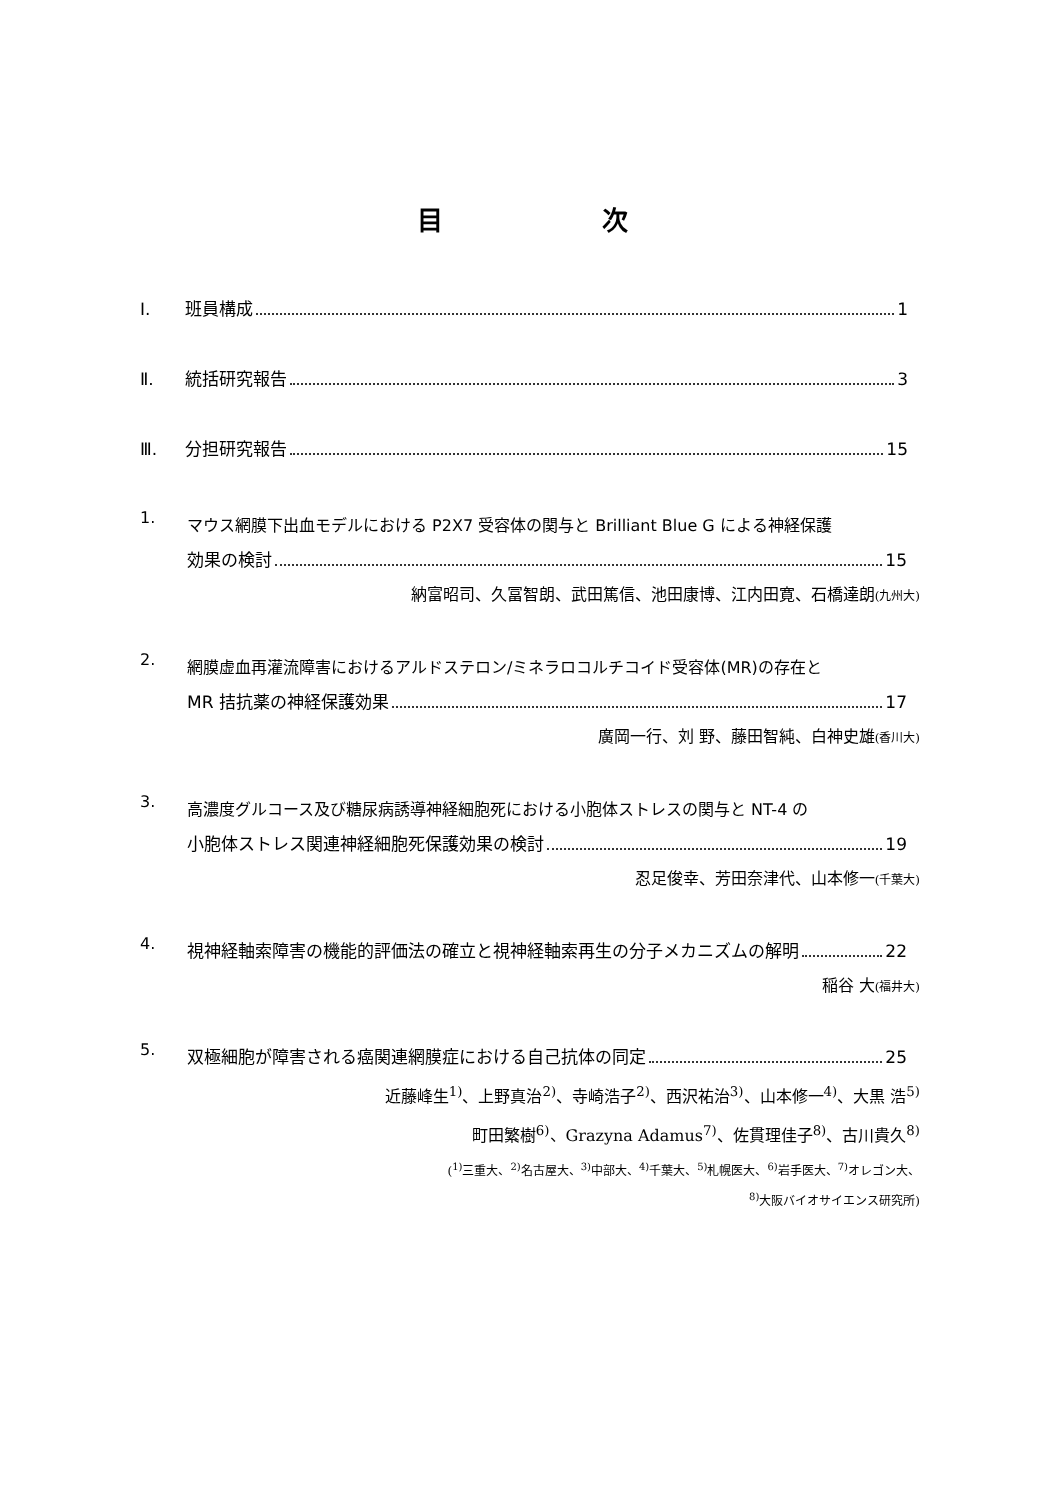目 次
Ⅰ. 班員構成 1
Ⅱ. 統括研究報告 3
Ⅲ. 分担研究報告 15
1.
マウス網膜下出血モデルにおける P2X7 受容体の関与と Brilliant Blue G による神経保護
効果の検討 15
納富昭司、久冨智朗、武田篤信、池田康博、江内田寛、石橋達朗(九州大)
2.
網膜虚血再灌流障害におけるアルドステロン/ミネラロコルチコイド受容体(MR)の存在と
MR 拮抗薬の神経保護効果 17
廣岡一行、刘 野、藤田智純、白神史雄(香川大)
3.
高濃度グルコース及び糖尿病誘導神経細胞死における小胞体ストレスの関与と NT-4 の
小胞体ストレス関連神経細胞死保護効果の検討 19
忍足俊幸、芳田奈津代、山本修一(千葉大)
4.
視神経軸索障害の機能的評価法の確立と視神経軸索再生の分子メカニズムの解明 22
稲谷 大(福井大)
5.
双極細胞が障害される癌関連網膜症における自己抗体の同定 25
近藤峰生<sup>1)</sup>、上野真治<sup>2)</sup>、寺崎浩子<sup>2)</sup>、西沢祐治<sup>3)</sup>、山本修一<sup>4)</sup>、大黒 浩<sup>5)</sup>
町田繁樹<sup>6)</sup>、Grazyna Adamus<sup>7)</sup>、佐貫理佳子<sup>8)</sup>、古川貴久<sup>8)</sup>
(<sup>1)</sup>三重大、<sup>2)</sup>名古屋大、<sup>3)</sup>中部大、<sup>4)</sup>千葉大、<sup>5)</sup>札幌医大、<sup>6)</sup>岩手医大、<sup>7)</sup>オレゴン大、
<sup>8)</sup> 大阪バイオサイエンス研究所)